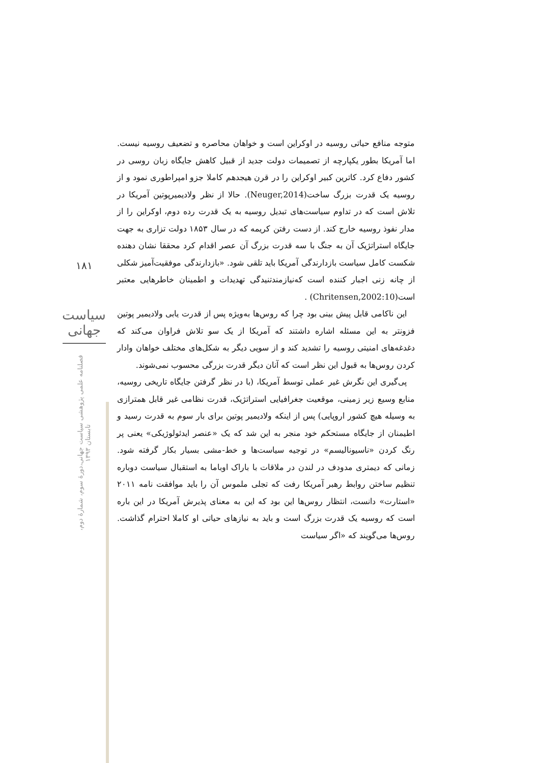۱۸۱
سیاست جهانی
فصلنامه علمی پژوهشی سیاست جهانی،دورهٔ سوم، شمارهٔ دوم، تابستان ۱۳۹۳
متوجه منافع حیاتی روسیه در اوکراین است و خواهان محاصره و تضعیف روسیه نیست. اما آمریکا بطور یکپارچه از تصمیمات دولت جدید از قبیل کاهش جایگاه زبان روسی در کشور دفاع کرد. کاترین کبیر اوکراین را در قرن هیجدهم کاملا جزو امپراطوری نمود و از روسیه یک قدرت بزرگ ساخت(Neuger,2014). حالا از نظر ولادیمیرپوتین آمریکا در تلاش است که در تداوم سیاست‌های تبدیل روسیه به یک قدرت رده دوم، اوکراین را از مدار نفوذ روسیه خارج کند. از دست رفتن کریمه که در سال ۱۸۵۳ دولت تزاری به جهت جایگاه استراتژیک آن به جنگ با سه قدرت بزرگ آن عصر اقدام کرد محققا نشان دهنده شکست کامل سیاست بازدارندگی آمریکا باید تلقی شود. «بازدارندگی موفقیت‌آمیز شکلی از چانه زنی اجبار کننده است که‌نیازمندتنیدگی تهدیدات و اطمینان خاطرهایی معتبر است(Chritensen,2002:10) .
این ناکامی قابل پیش بینی بود چرا که روس‌ها به‌ویژه پس از قدرت یابی ولادیمیر پوتین فزونتر به این مسئله اشاره داشتند که آمریکا از یک سو تلاش فراوان می‌کند که دغدغه‌های امنیتی روسیه را تشدید کند و از سویی دیگر به شکل‌های مختلف خواهان وادار کردن روس‌ها به قبول این نظر است که آنان دیگر قدرت بزرگی محسوب نمی‌شوند.
پی‌گیری این نگرش غیر عملی توسط آمریکا، (با در نظر گرفتن جایگاه تاریخی روسیه، منابع وسیع زیر زمینی، موقعیت جغرافیایی استراتژیک، قدرت نظامی غیر قابل همترازی به وسیله هیچ کشور اروپایی) پس از اینکه ولادیمیر پوتین برای بار سوم به قدرت رسید و اطیمنان از جایگاه مستحکم خود منجر به این شد که یک «عنصر ایدئولوژیکی» یعنی پر رنگ کردن «ناسیونالیسم» در توجیه سیاست‌ها و خط-مشی بسیار بکار گرفته شود. زمانی که دیمتری مدودف در لندن در ملاقات با باراک اوباما به استقبال سیاست دوباره تنظیم ساختن روابط رهبر آمریکا رفت که تجلی ملموس آن را باید موافقت نامه ۲۰۱۱ «استارت» دانست، انتظار روس‌ها این بود که این به معنای پذیرش آمریکا در این باره است که روسیه یک قدرت بزرگ است و باید به نیازهای حیاتی او کاملا احترام گذاشت. روس‌ها می‌گویند که «اگر سیاست